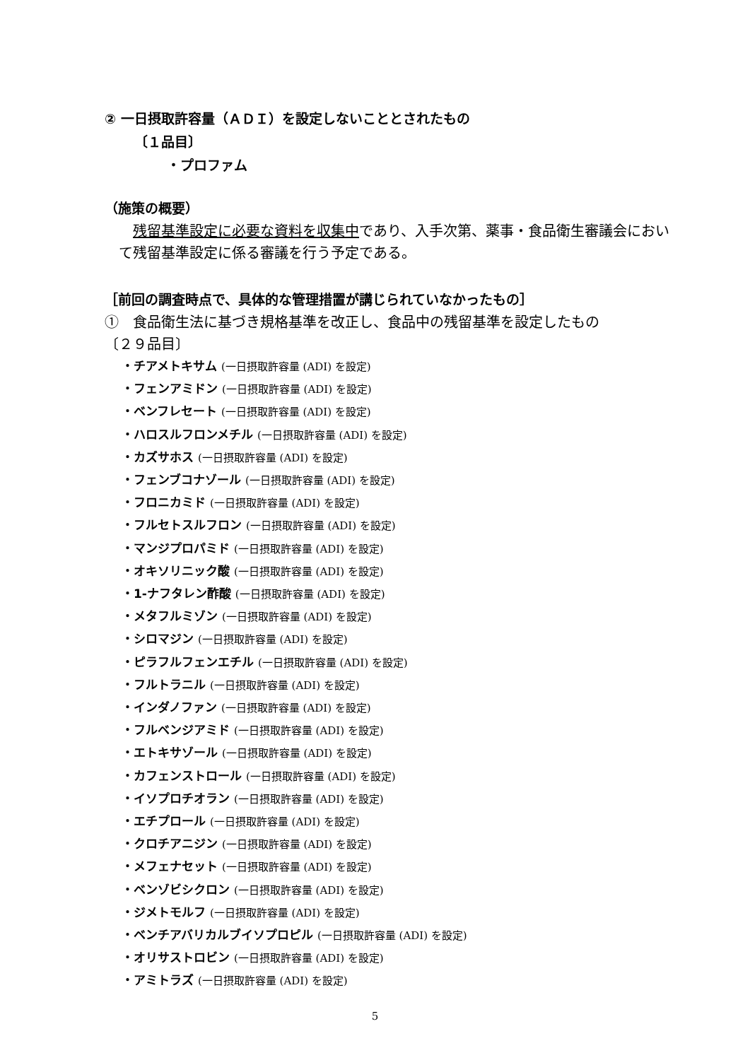② 一日摂取許容量（ＡＤＩ）を設定しないこととされたもの
〔１品目〕
・プロファム
（施策の概要）
　残留基準設定に必要な資料を収集中であり、入手次第、薬事・食品衛生審議会において残留基準設定に係る審議を行う予定である。
［前回の調査時点で、具体的な管理措置が講じられていなかったもの］
①　食品衛生法に基づき規格基準を改正し、食品中の残留基準を設定したもの
〔２９品目〕
・チアメトキサム (一日摂取許容量 (ADI) を設定)
・フェンアミドン (一日摂取許容量 (ADI) を設定)
・ベンフレセート (一日摂取許容量 (ADI) を設定)
・ハロスルフロンメチル (一日摂取許容量 (ADI) を設定)
・カズサホス (一日摂取許容量 (ADI) を設定)
・フェンブコナゾール (一日摂取許容量 (ADI) を設定)
・フロニカミド (一日摂取許容量 (ADI) を設定)
・フルセトスルフロン (一日摂取許容量 (ADI) を設定)
・マンジプロパミド (一日摂取許容量 (ADI) を設定)
・オキソリニック酸 (一日摂取許容量 (ADI) を設定)
・1-ナフタレン酢酸 (一日摂取許容量 (ADI) を設定)
・メタフルミゾン (一日摂取許容量 (ADI) を設定)
・シロマジン (一日摂取許容量 (ADI) を設定)
・ピラフルフェンエチル (一日摂取許容量 (ADI) を設定)
・フルトラニル (一日摂取許容量 (ADI) を設定)
・インダノファン (一日摂取許容量 (ADI) を設定)
・フルベンジアミド (一日摂取許容量 (ADI) を設定)
・エトキサゾール (一日摂取許容量 (ADI) を設定)
・カフェンストロール (一日摂取許容量 (ADI) を設定)
・イソプロチオラン (一日摂取許容量 (ADI) を設定)
・エチプロール (一日摂取許容量 (ADI) を設定)
・クロチアニジン (一日摂取許容量 (ADI) を設定)
・メフェナセット (一日摂取許容量 (ADI) を設定)
・ベンゾビシクロン (一日摂取許容量 (ADI) を設定)
・ジメトモルフ (一日摂取許容量 (ADI) を設定)
・ベンチアバリカルブイソプロピル (一日摂取許容量 (ADI) を設定)
・オリサストロビン (一日摂取許容量 (ADI) を設定)
・アミトラズ (一日摂取許容量 (ADI) を設定)
5